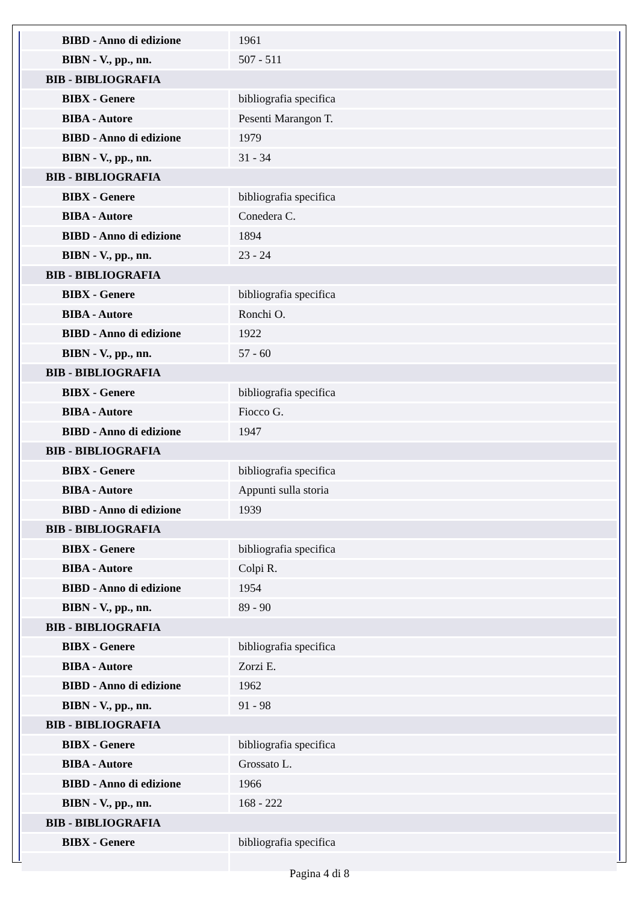| BIBD - Anno di edizione | 1961 |
| BIBN - V., pp., nn. | 507 - 511 |
| BIB - BIBLIOGRAFIA | |
| BIBX - Genere | bibliografia specifica |
| BIBA - Autore | Pesenti Marangon T. |
| BIBD - Anno di edizione | 1979 |
| BIBN - V., pp., nn. | 31 - 34 |
| BIB - BIBLIOGRAFIA | |
| BIBX - Genere | bibliografia specifica |
| BIBA - Autore | Conedera C. |
| BIBD - Anno di edizione | 1894 |
| BIBN - V., pp., nn. | 23 - 24 |
| BIB - BIBLIOGRAFIA | |
| BIBX - Genere | bibliografia specifica |
| BIBA - Autore | Ronchi O. |
| BIBD - Anno di edizione | 1922 |
| BIBN - V., pp., nn. | 57 - 60 |
| BIB - BIBLIOGRAFIA | |
| BIBX - Genere | bibliografia specifica |
| BIBA - Autore | Fiocco G. |
| BIBD - Anno di edizione | 1947 |
| BIB - BIBLIOGRAFIA | |
| BIBX - Genere | bibliografia specifica |
| BIBA - Autore | Appunti sulla storia |
| BIBD - Anno di edizione | 1939 |
| BIB - BIBLIOGRAFIA | |
| BIBX - Genere | bibliografia specifica |
| BIBA - Autore | Colpi R. |
| BIBD - Anno di edizione | 1954 |
| BIBN - V., pp., nn. | 89 - 90 |
| BIB - BIBLIOGRAFIA | |
| BIBX - Genere | bibliografia specifica |
| BIBA - Autore | Zorzi E. |
| BIBD - Anno di edizione | 1962 |
| BIBN - V., pp., nn. | 91 - 98 |
| BIB - BIBLIOGRAFIA | |
| BIBX - Genere | bibliografia specifica |
| BIBA - Autore | Grossato L. |
| BIBD - Anno di edizione | 1966 |
| BIBN - V., pp., nn. | 168 - 222 |
| BIB - BIBLIOGRAFIA | |
| BIBX - Genere | bibliografia specifica |
Pagina 4 di 8